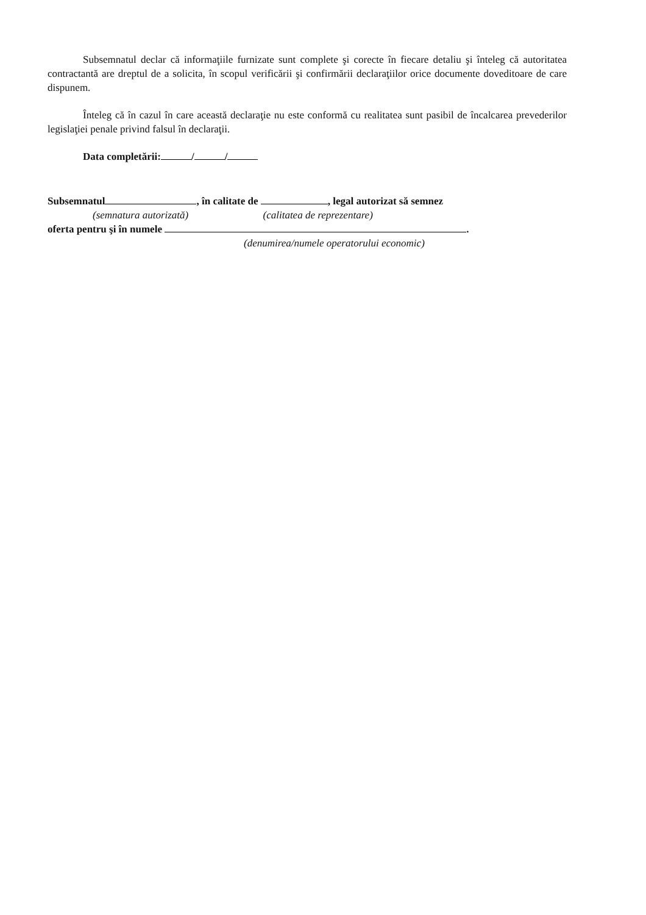Subsemnatul declar că informaţiile furnizate sunt complete şi corecte în fiecare detaliu şi înteleg că autoritatea contractantă are dreptul de a solicita, în scopul verificării şi confirmării declaraţiilor orice documente doveditoare de care dispunem.
Înteleg că în cazul în care această declaraţie nu este conformă cu realitatea sunt pasibil de încalcarea prevederilor legislaţiei penale privind falsul în declaraţii.
Data completării: / /
Subsemnatul , în calitate de , legal autorizat să semnez
(semnatura autorizată) (calitatea de reprezentare)
oferta pentru şi în numele .
(denumirea/numele operatorului economic)